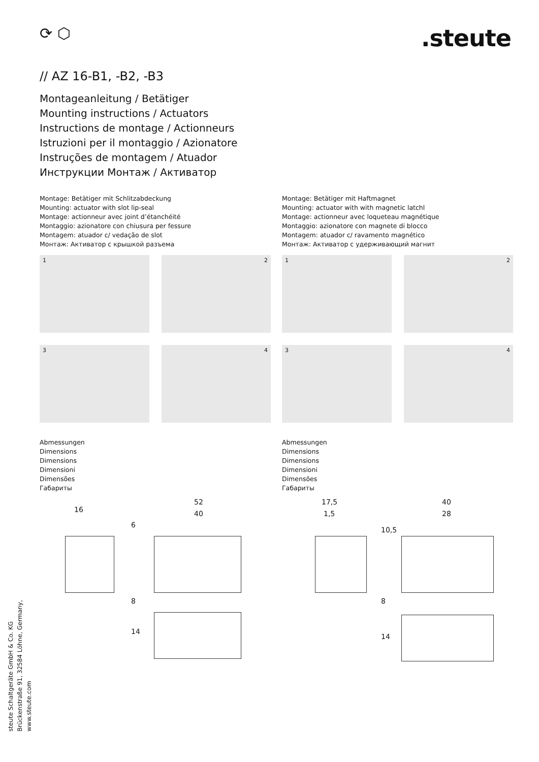⟳ ⬡
.steute
// AZ 16-B1, -B2, -B3
Montageanleitung / Betätiger
Mounting instructions / Actuators
Instructions de montage / Actionneurs
Istruzioni per il montaggio / Azionatore
Instruções de montagem / Atuador
Инструкции Монтаж / Активатор
Montage: Betätiger mit Schlitzabdeckung
Mounting: actuator with slot lip-seal
Montage: actionneur avec joint d’étanchéité
Montaggio: azionatore con chiusura per fessure
Montagem: atuador c/ vedação de slot
Монтаж: Активатор с крышкой разъема
1
2
3
4
Abmessungen
Dimensions
Dimensions
Dimensioni
Dimensões
Габариты
16
52
40
6
8
14
Montage: Betätiger mit Haftmagnet
Mounting: actuator with with magnetic latchl
Montage: actionneur avec loqueteau magnétique
Montaggio: azionatore con magnete di blocco
Montagem: atuador c/ ravamento magnético
Монтаж: Активатор с удерживающий магнит
1
2
3
4
Abmessungen
Dimensions
Dimensions
Dimensioni
Dimensões
Габариты
17,5
1,5
40
28
10,5
8
14
steute Schaltgeräte GmbH & Co. KG
Brückenstraße 91, 32584 Löhne, Germany, www.steute.com